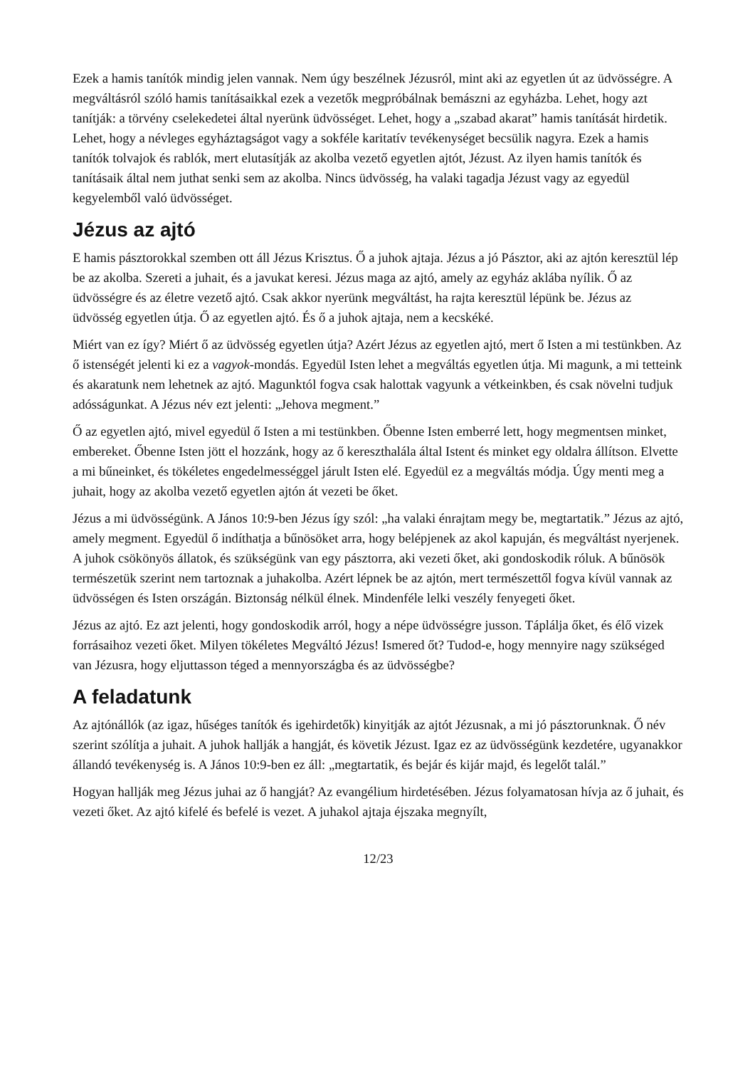Ezek a hamis tanítók mindig jelen vannak. Nem úgy beszélnek Jézusról, mint aki az egyetlen út az üdvösségre. A megváltásról szóló hamis tanításaikkal ezek a vezetők megpróbálnak bemászni az egyházba. Lehet, hogy azt tanítják: a törvény cselekedetei által nyerünk üdvösséget. Lehet, hogy a „szabad akarat” hamis tanítását hirdetik. Lehet, hogy a névleges egyháztagságot vagy a sokféle karitatív tevékenységet becsülik nagyra. Ezek a hamis tanítók tolvajok és rablók, mert elutasítják az akolba vezető egyetlen ajtót, Jézust. Az ilyen hamis tanítók és tanításaik által nem juthat senki sem az akolba. Nincs üdvösség, ha valaki tagadja Jézust vagy az egyedül kegyelemből való üdvösséget.
Jézus az ajtó
E hamis pásztorokkal szemben ott áll Jézus Krisztus. Ő a juhok ajtaja. Jézus a jó Pásztor, aki az ajtón keresztül lép be az akolba. Szereti a juhait, és a javukat keresi. Jézus maga az ajtó, amely az egyház aklába nyílik. Ő az üdvösségre és az életre vezető ajtó. Csak akkor nyerünk megváltást, ha rajta keresztül lépünk be. Jézus az üdvösség egyetlen útja. Ő az egyetlen ajtó. És ő a juhok ajtaja, nem a kecskéké.
Miért van ez így? Miért ő az üdvösség egyetlen útja? Azért Jézus az egyetlen ajtó, mert ő Isten a mi testünkben. Az ő istenségét jelenti ki ez a vagyok-mondás. Egyedül Isten lehet a megváltás egyetlen útja. Mi magunk, a mi tetteink és akaratunk nem lehetnek az ajtó. Magunktól fogva csak halottak vagyunk a vétkeinkben, és csak növelni tudjuk adósságunkat. A Jézus név ezt jelenti: „Jehova megment.”
Ő az egyetlen ajtó, mivel egyedül ő Isten a mi testünkben. Őbenne Isten emberré lett, hogy megmentsen minket, embereket. Őbenne Isten jött el hozzánk, hogy az ő kereszthalála által Istent és minket egy oldalra állítson. Elvette a mi bűneinket, és tökéletes engedelmességgel járult Isten elé. Egyedül ez a megváltás módja. Úgy menti meg a juhait, hogy az akolba vezető egyetlen ajtón át vezeti be őket.
Jézus a mi üdvösségünk. A János 10:9-ben Jézus így szól: „ha valaki énrajtam megy be, megtartatik.” Jézus az ajtó, amely megment. Egyedül ő indíthatja a bűnösöket arra, hogy belépjenek az akol kapuján, és megváltást nyerjenek. A juhok csökönyös állatok, és szükségünk van egy pásztorra, aki vezeti őket, aki gondoskodik róluk. A bűnösök természetük szerint nem tartoznak a juhakolba. Azért lépnek be az ajtón, mert természettől fogva kívül vannak az üdvösségen és Isten országán. Biztonság nélkül élnek. Mindenféle lelki veszély fenyegeti őket.
Jézus az ajtó. Ez azt jelenti, hogy gondoskodik arról, hogy a népe üdvösségre jusson. Táplálja őket, és élő vizek forrásaihoz vezeti őket. Milyen tökéletes Megváltó Jézus! Ismered őt? Tudod-e, hogy mennyire nagy szükséged van Jézusra, hogy eljuttasson téged a mennyországba és az üdvösségbe?
A feladatunk
Az ajtónállók (az igaz, hűséges tanítók és igehirdetők) kinyitják az ajtót Jézusnak, a mi jó pásztorunknak. Ő név szerint szólítja a juhait. A juhok hallják a hangját, és követik Jézust. Igaz ez az üdvösségünk kezdetére, ugyanakkor állandó tevékenység is. A János 10:9-ben ez áll: „megtartatik, és bejár és kijár majd, és legelőt talál.”
Hogyan hallják meg Jézus juhai az ő hangját? Az evangélium hirdetésében. Jézus folyamatosan hívja az ő juhait, és vezeti őket. Az ajtó kifelé és befelé is vezet. A juhakol ajtaja éjszaka megnyílt,
12/23